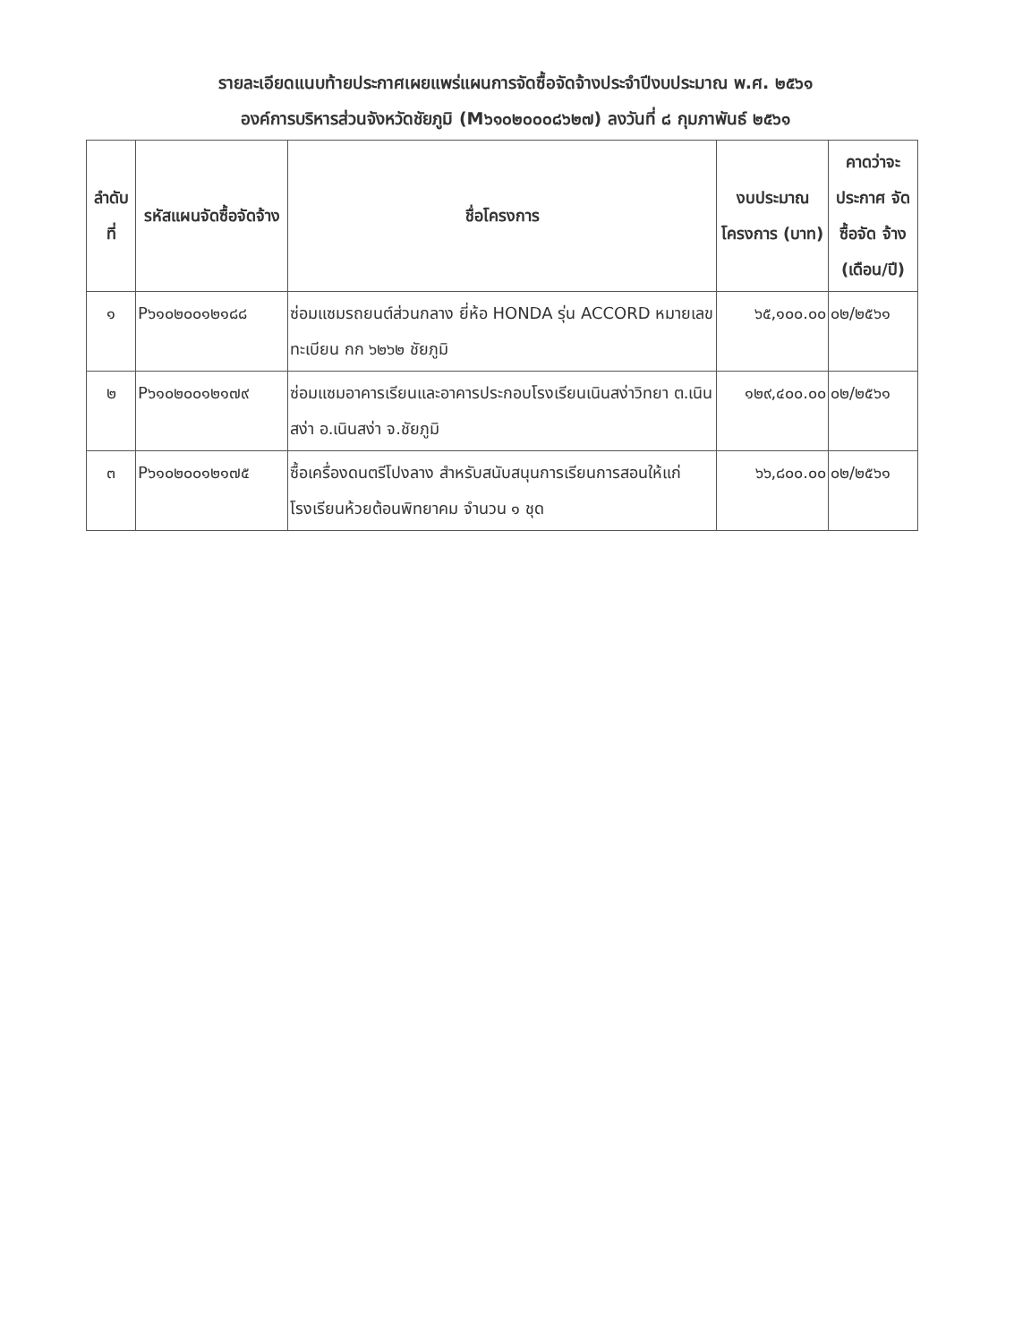รายละเอียดแนบท้ายประกาศเผยแพร่แผนการจัดซื้อจัดจ้างประจำปีงบประมาณ พ.ศ. ๒๕๖๑
องค์การบริหารส่วนจังหวัดชัยภูมิ (M๖๑๐๒๐๐๐๘๖๒๗) ลงวันที่ ๘ กุมภาพันธ์ ๒๕๖๑
| ลำดับ ที่ | รหัสแผนจัดซื้อจัดจ้าง | ชื่อโครงการ | งบประมาณ โครงการ (บาท) | คาดว่าจะ ประกาศ จัดซื้อจัด จ้าง (เดือน/ปี) |
| --- | --- | --- | --- | --- |
| ๑ | P๖๑๐๒๐๐๑๒๑๘๘ | ซ่อมแซมรถยนต์ส่วนกลาง ยี่ห้อ HONDA รุ่น ACCORD หมายเลขทะเบียน กก ๖๒๖๒ ชัยภูมิ | ๖๕,๑๐๐.๐๐ | ๐๒/๒๕๖๑ |
| ๒ | P๖๑๐๒๐๐๑๒๑๗๙ | ซ่อมแซมอาคารเรียนและอาคารประกอบโรงเรียนเนินสง่าวิทยา ต.เนินสง่า อ.เนินสง่า จ.ชัยภูมิ | ๑๒๙,๔๐๐.๐๐ | ๐๒/๒๕๖๑ |
| ๓ | P๖๑๐๒๐๐๑๒๑๗๕ | ซื้อเครื่องดนตรีโปงลาง สำหรับสนับสนุนการเรียนการสอนให้แก่โรงเรียนห้วยต้อนพิทยาคม จำนวน ๑ ชุด | ๖๖,๘๐๐.๐๐ | ๐๒/๒๕๖๑ |